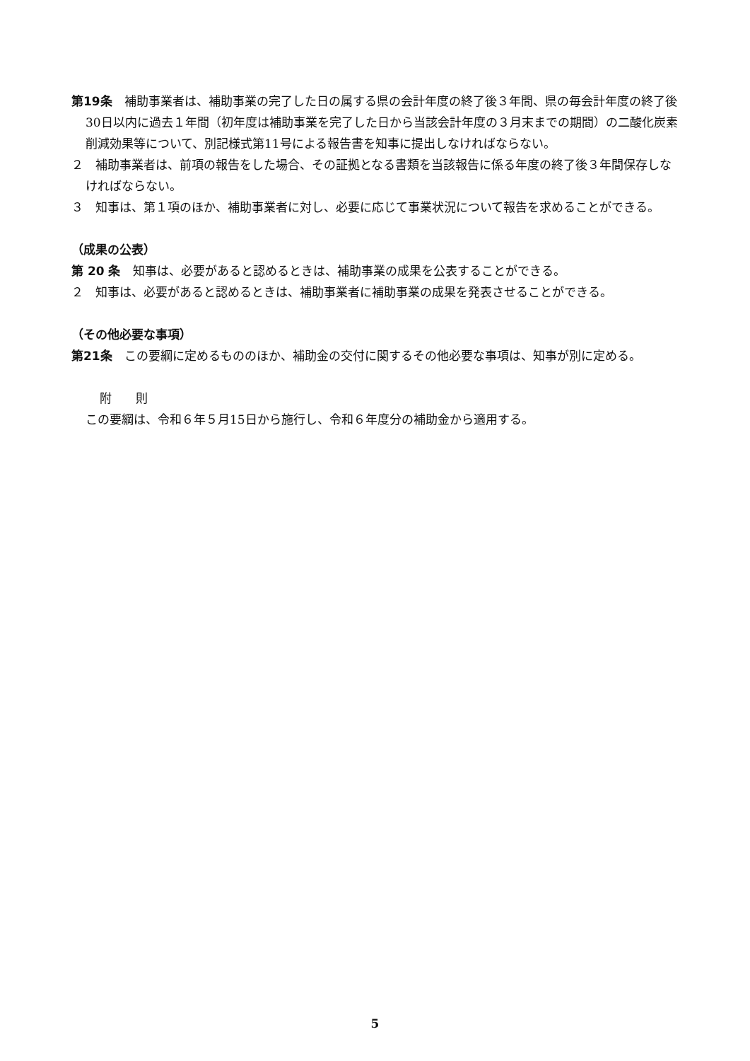第19条　補助事業者は、補助事業の完了した日の属する県の会計年度の終了後３年間、県の毎会計年度の終了後30日以内に過去１年間（初年度は補助事業を完了した日から当該会計年度の３月末までの期間）の二酸化炭素削減効果等について、別記様式第11号による報告書を知事に提出しなければならない。
２　補助事業者は、前項の報告をした場合、その証拠となる書類を当該報告に係る年度の終了後３年間保存しなければならない。
３　知事は、第１項のほか、補助事業者に対し、必要に応じて事業状況について報告を求めることができる。
（成果の公表）
第 20 条　知事は、必要があると認めるときは、補助事業の成果を公表することができる。
２　知事は、必要があると認めるときは、補助事業者に補助事業の成果を発表させることができる。
（その他必要な事項）
第21条　この要綱に定めるもののほか、補助金の交付に関するその他必要な事項は、知事が別に定める。
附　　則
この要綱は、令和６年５月15日から施行し、令和６年度分の補助金から適用する。
5